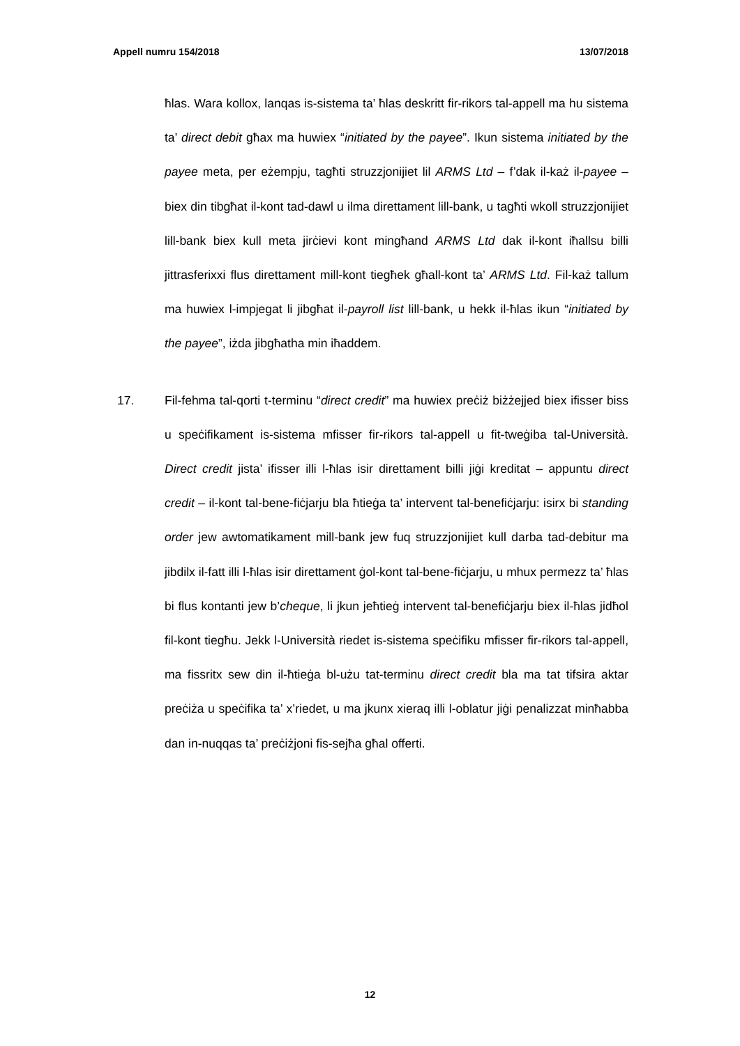Appell numru 154/2018 13/07/2018
ħlas. Wara kollox, lanqas is-sistema ta’ ħlas deskritt fir-rikors tal-appell ma hu sistema ta’ direct debit għax ma huwiex “initiated by the payee”. Ikun sistema initiated by the payee meta, per eżempju, tagħti struzzjonijiet lil ARMS Ltd – f’dak il-każ il-payee – biex din tibgħat il-kont tad-dawl u ilma direttament lill-bank, u tagħti wkoll struzzjonijiet lill-bank biex kull meta jirċievi kont mingħand ARMS Ltd dak il-kont iħallsu billi jittrasferixxi flus direttament mill-kont tiegħek għall-kont ta’ ARMS Ltd. Fil-każ tallum ma huwiex l-impjegat li jibgħat il-payroll list lill-bank, u hekk il-ħlas ikun “initiated by the payee”, iżda jibgħatha min iħaddem.
17. Fil-fehma tal-qorti t-terminu “direct credit” ma huwiex preċiż biżżejjed biex ifisser biss u speċifikament is-sistema mfisser fir-rikors tal-appell u fit-tweġiba tal-Università. Direct credit jista’ ifisser illi l-ħlas isir direttament billi jiġi kreditat – appuntu direct credit – il-kont tal-bene-fiċjarju bla ħtieġa ta’ intervent tal-benefiċjarju: isirx bi standing order jew awtomatikament mill-bank jew fuq struzzjonijiet kull darba tad-debitur ma jibdilx il-fatt illi l-ħlas isir direttament ġol-kont tal-bene-fiċjarju, u mhux permezz ta’ ħlas bi flus kontanti jew b’cheque, li jkun jeħtieġ intervent tal-benefiċjarju biex il-ħlas jidħol fil-kont tiegħu. Jekk l-Università riedet is-sistema speċifiku mfisser fir-rikors tal-appell, ma fissritx sew din il-ħtieġa bl-użu tat-terminu direct credit bla ma tat tifsira aktar preċiża u speċifika ta’ x’riedet, u ma jkunx xieraq illi l-oblatur jiġi penalizzat minħabba dan in-nuqqas ta’ preċiżjoni fis-sejħa għal offerti.
12